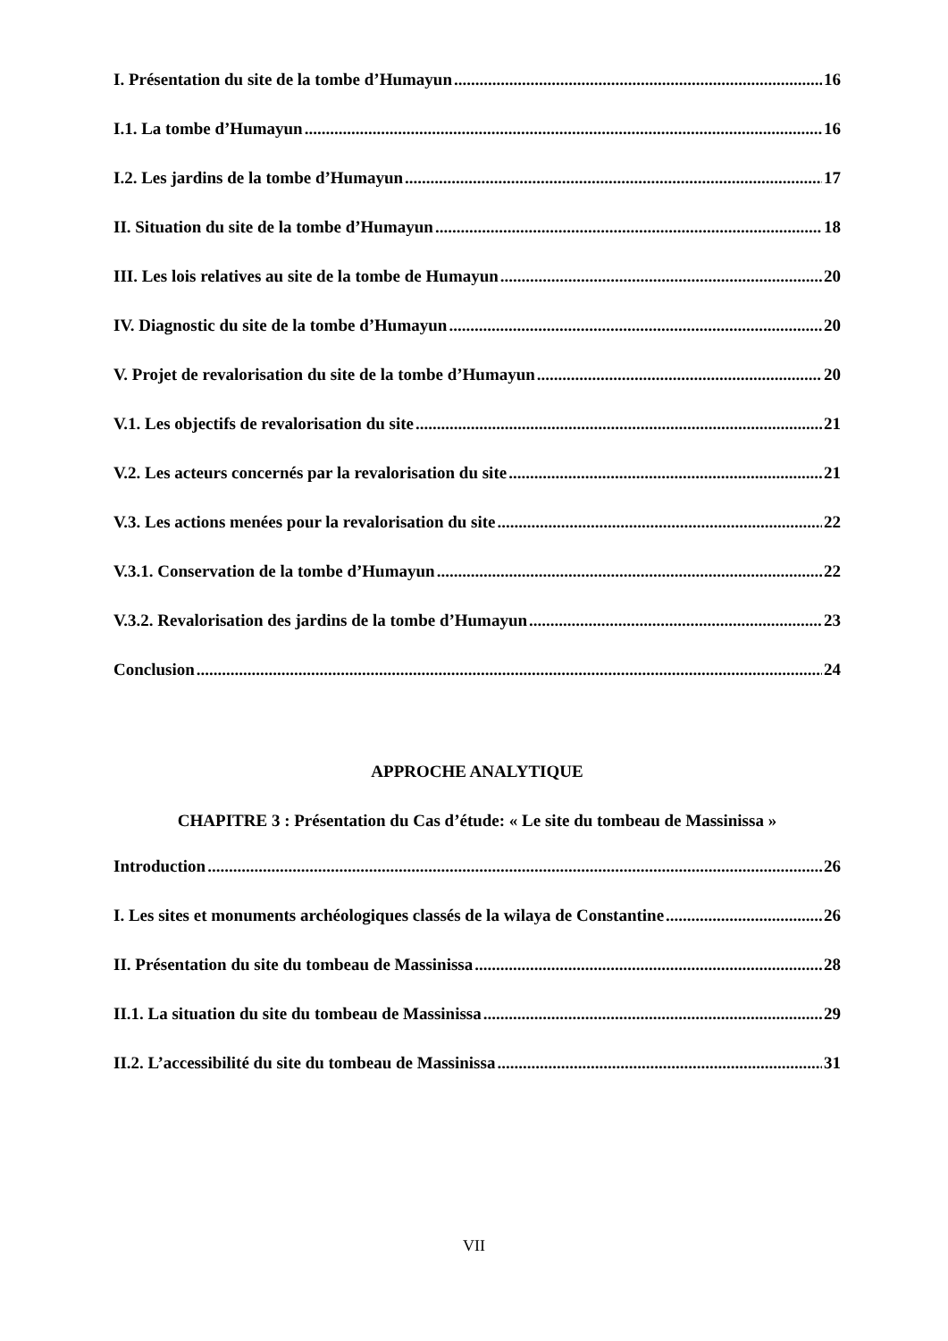I. Présentation du site de la tombe d’Humayun 16
I.1. La tombe d’Humayun 16
I.2. Les jardins de la tombe d’Humayun 17
II. Situation du site de la tombe d’Humayun 18
III. Les lois relatives au site de la tombe de Humayun 20
IV. Diagnostic du site de la tombe d’Humayun 20
V. Projet de revalorisation du site de la tombe d’Humayun 20
V.1. Les objectifs de revalorisation du site 21
V.2. Les acteurs concernés par la revalorisation du site 21
V.3. Les actions menées pour la revalorisation du site 22
V.3.1. Conservation de la tombe d’Humayun 22
V.3.2. Revalorisation des jardins de la tombe d’Humayun 23
Conclusion 24
APPROCHE ANALYTIQUE
CHAPITRE 3 : Présentation du Cas d’étude: « Le site du tombeau de Massinissa »
Introduction 26
I. Les sites et monuments archéologiques classés de la wilaya de Constantine 26
II. Présentation du site du tombeau de Massinissa 28
II.1. La situation du site du tombeau de Massinissa 29
II.2. L’accessibilité du site du tombeau de Massinissa 31
VII